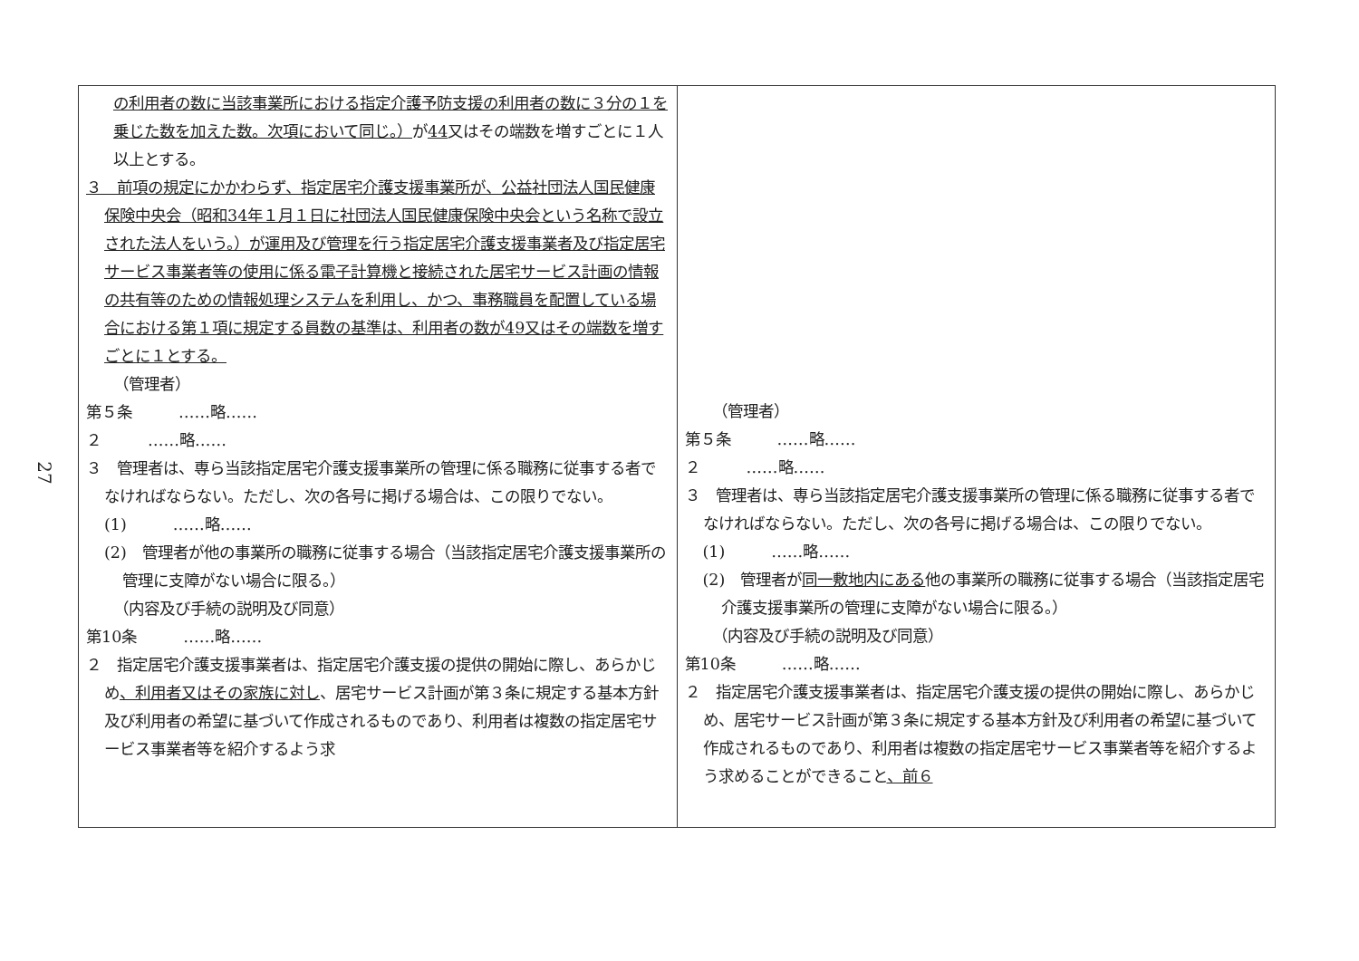27
| の利用者の数に当該事業所における指定介護予防支援の利用者の数に３分の１を乗じた数を加えた数。次項において同じ。） が 44 又はその端数を増すごとに１人以上とする。 ３ 前項の規定にかかわらず、指定居宅介護支援事業所が、公益社団法人国民健康保険中央会（昭和34年１月１日に社団法人国民健康保険中央会という名称で設立された法人をいう。）が運用及び管理を行う指定居宅介護支援事業者及び指定居宅サービス事業者等の使用に係る電子計算機と接続された居宅サービス計画の情報の共有等のための情報処理システムを利用し、かつ、事務職員を配置している場合における第１項に規定する員数の基準は、利用者の数が49又はその端数を増すごとに１とする。 （管理者） 第５条 ……略…… ２ ……略…… ３ 管理者は、専ら当該指定居宅介護支援事業所の管理に係る職務に従事する者でなければならない。ただし、次の各号に掲げる場合は、この限りでない。 (1) ……略…… (2) 管理者が他の事業所の職務に従事する場合（当該指定居宅介護支援事業所の管理に支障がない場合に限る。） （内容及び手続の説明及び同意） 第10条 ……略…… ２ 指定居宅介護支援事業者は、指定居宅介護支援の提供の開始に際し、あらかじめ 、利用者又はその家族に対し 、居宅サービス計画が第３条に規定する基本方針及び利用者の希望に基づいて作成されるものであり、利用者は複数の指定居宅サービス事業者等を紹介するよう求 | （管理者） 第５条 ……略…… ２ ……略…… ３ 管理者は、専ら当該指定居宅介護支援事業所の管理に係る職務に従事する者でなければならない。ただし、次の各号に掲げる場合は、この限りでない。 (1) ……略…… (2) 管理者が 同一敷地内にある 他の事業所の職務に従事する場合（当該指定居宅介護支援事業所の管理に支障がない場合に限る。） （内容及び手続の説明及び同意） 第10条 ……略…… ２ 指定居宅介護支援事業者は、指定居宅介護支援の提供の開始に際し、あらかじめ、居宅サービス計画が第３条に規定する基本方針及び利用者の希望に基づいて作成されるものであり、利用者は複数の指定居宅サービス事業者等を紹介するよう求めることができること 、前６ |